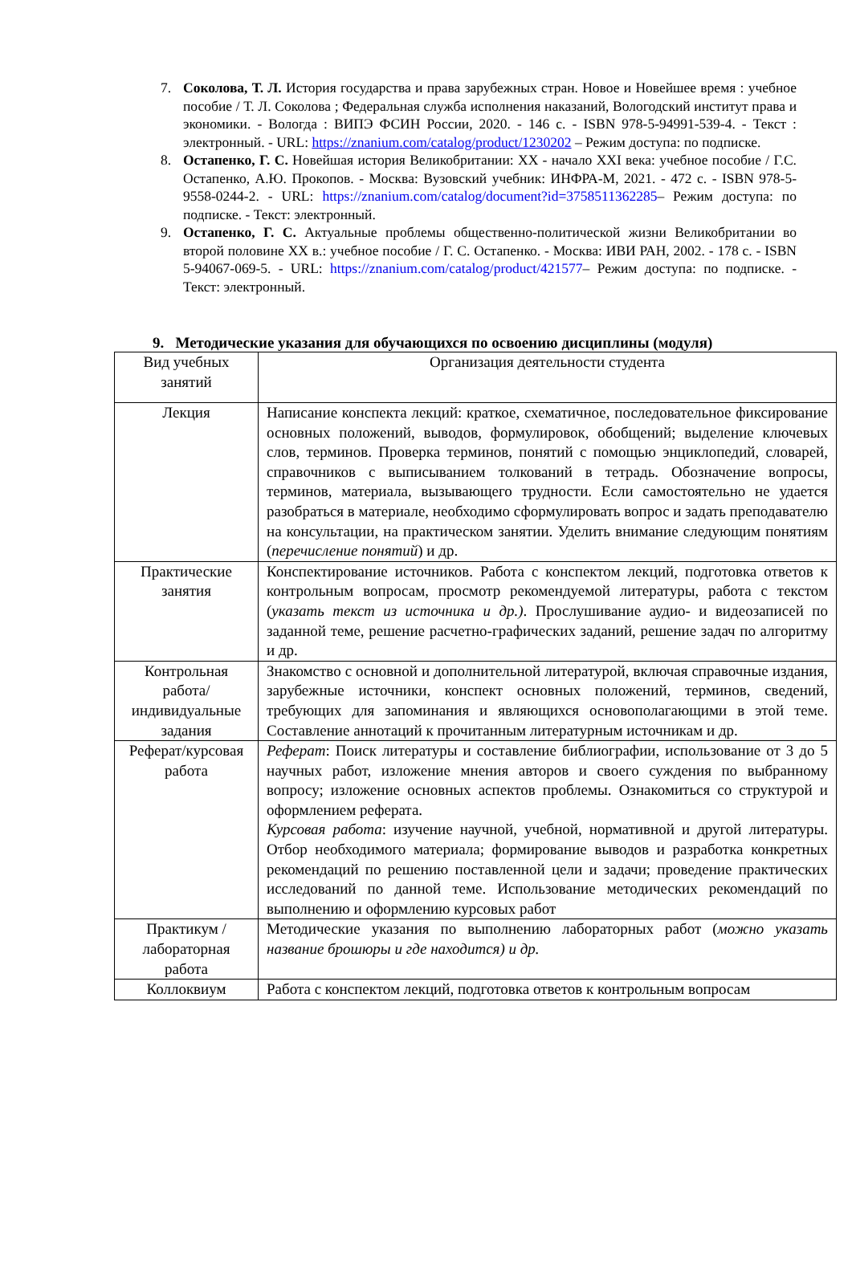7. Соколова, Т. Л. История государства и права зарубежных стран. Новое и Новейшее время : учебное пособие / Т. Л. Соколова ; Федеральная служба исполнения наказаний, Вологодский институт права и экономики. - Вологда : ВИПЭ ФСИН России, 2020. - 146 с. - ISBN 978-5-94991-539-4. - Текст : электронный. - URL: https://znanium.com/catalog/product/1230202 – Режим доступа: по подписке.
8. Остапенко, Г. С. Новейшая история Великобритании: XX - начало XXI века: учебное пособие / Г.С. Остапенко, А.Ю. Прокопов. - Москва: Вузовский учебник: ИНФРА-М, 2021. - 472 с. - ISBN 978-5-9558-0244-2. - URL: https://znanium.com/catalog/document?id=3758511362285– Режим доступа: по подписке. - Текст: электронный.
9. Остапенко, Г. С. Актуальные проблемы общественно-политической жизни Великобритании во второй половине XX в.: учебное пособие / Г. С. Остапенко. - Москва: ИВИ РАН, 2002. - 178 с. - ISBN 5-94067-069-5. - URL: https://znanium.com/catalog/product/421577– Режим доступа: по подписке. - Текст: электронный.
9. Методические указания для обучающихся по освоению дисциплины (модуля)
| Вид учебных занятий | Организация деятельности студента |
| Лекция | Написание конспекта лекций: краткое, схематичное, последовательное фиксирование основных положений, выводов, формулировок, обобщений; выделение ключевых слов, терминов. Проверка терминов, понятий с помощью энциклопедий, словарей, справочников с выписыванием толкований в тетрадь. Обозначение вопросы, терминов, материала, вызывающего трудности. Если самостоятельно не удается разобраться в материале, необходимо сформулировать вопрос и задать преподавателю на консультации, на практическом занятии. Уделить внимание следующим понятиям ( перечисление понятий ) и др. |
| Практические занятия | Конспектирование источников. Работа с конспектом лекций, подготовка ответов к контрольным вопросам, просмотр рекомендуемой литературы, работа с текстом ( указать текст из источника и др.) . Прослушивание аудио- и видеозаписей по заданной теме, решение расчетно-графических заданий, решение задач по алгоритму и др. |
| Контрольная работа/индивидуальные задания | Знакомство с основной и дополнительной литературой, включая справочные издания, зарубежные источники, конспект основных положений, терминов, сведений, требующих для запоминания и являющихся основополагающими в этой теме. Составление аннотаций к прочитанным литературным источникам и др. |
| Реферат/курсовая работа | Реферат : Поиск литературы и составление библиографии, использование от 3 до 5 научных работ, изложение мнения авторов и своего суждения по выбранному вопросу; изложение основных аспектов проблемы. Ознакомиться со структурой и оформлением реферата. Курсовая работа : изучение научной, учебной, нормативной и другой литературы. Отбор необходимого материала; формирование выводов и разработка конкретных рекомендаций по решению поставленной цели и задачи; проведение практических исследований по данной теме. Использование методических рекомендаций по выполнению и оформлению курсовых работ |
| Практикум / лабораторная работа | Методические указания по выполнению лабораторных работ ( можно указать название брошюры и где находится) и др. |
| Коллоквиум | Работа с конспектом лекций, подготовка ответов к контрольным вопросам |